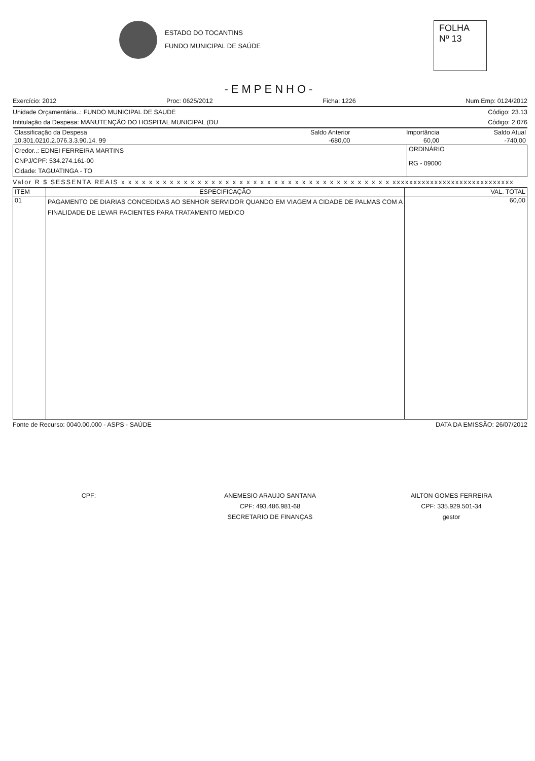ESTADO DO TOCANTINS
FUNDO MUNICIPAL DE SAÚDE
FOLHA
Nº 13
-EMPENHO-
Exercício: 2012 Proc: 0625/2012 Ficha: 1226 Num.Emp: 0124/2012
Unidade Orçamentária..: FUNDO MUNICIPAL DE SAUDE Código: 23.13
Intitulação da Despesa: MANUTENÇÃO DO HOSPITAL MUNICIPAL (DU Código: 2.076
| Classificação da Despesa | Saldo Anterior | Importância | Saldo Atual |
| 10.301.0210.2.076.3.3.90.14. 99 | -680,00 | 60,00 | -740,00 |
| Credor..: EDNEI FERREIRA MARTINS CNPJ/CPF: 534.274.161-00 Cidade: TAGUATINGA - TO | ORDINÁRIO RG - 09000 |
Valor R $ SESSENTA REAIS x x x x x x x x x x x x x x x x x x x x x x x x x x x x x x x x x x x x x x x xxxxxxxxxxxxxxxxxxxxxxxxxxxxx
| ITEM | ESPECIFICAÇÃO | VAL. TOTAL |
| --- | --- | --- |
| 01 | PAGAMENTO DE DIARIAS CONCEDIDAS AO SENHOR SERVIDOR QUANDO EM VIAGEM A CIDADE DE PALMAS COM A FINALIDADE DE LEVAR PACIENTES PARA TRATAMENTO MEDICO | 60,00 |
Fonte de Recurso: 0040.00.000 - ASPS - SAÚDE DATA DA EMISSÃO: 26/07/2012
CPF: ANEMESIO ARAUJO SANTANA
CPF: 493.486.981-68
SECRETARIO DE FINANÇAS
AILTON GOMES FERREIRA
CPF: 335.929.501-34
gestor